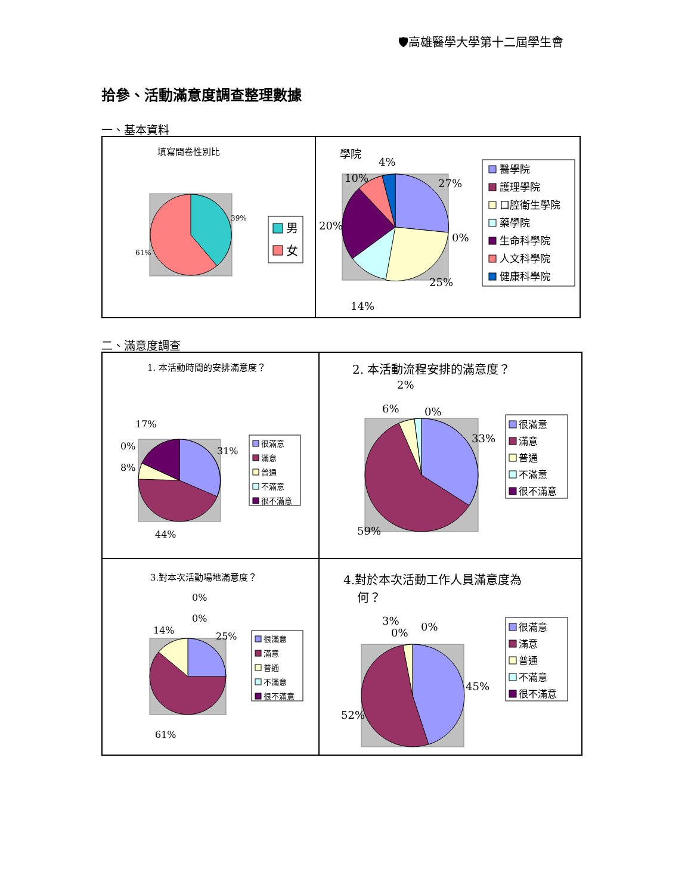🛡高雄醫學大學第十二屆學生會
拾參、活動滿意度調查整理數據
一、基本資料
填寫問卷性別比
39%
61%
男
女
學院
4%
10%
27%
20%
0%
25%
14%
醫學院
護理學院
口腔衛生學院
藥學院
生命科學院
人文科學院
健康科學院
二、滿意度調查
1. 本活動時間的安排滿意度？
17%
0%
8%
31%
44%
很滿意
滿意
普通
不滿意
很不滿意
2. 本活動流程安排的滿意度？
2%
6%
0%
33%
59%
很滿意
滿意
普通
不滿意
很不滿意
3.對本次活動場地滿意度？
0%
0%
14%
25%
61%
很滿意
滿意
普通
不滿意
很不滿意
4.對於本次活動工作人員滿意度為
何？
3%
0%
0%
45%
52%
很滿意
滿意
普通
不滿意
很不滿意